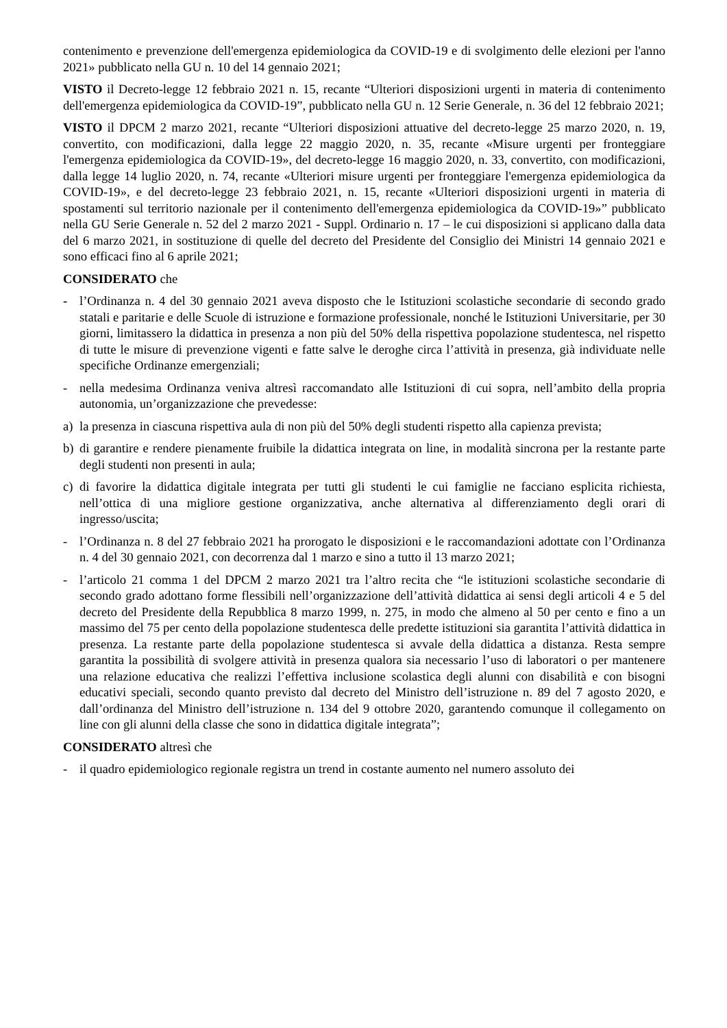contenimento e prevenzione dell'emergenza epidemiologica da COVID-19 e di svolgimento delle elezioni per l'anno 2021» pubblicato nella GU n. 10 del 14 gennaio 2021;
VISTO il Decreto-legge 12 febbraio 2021 n. 15, recante “Ulteriori disposizioni urgenti in materia di contenimento dell'emergenza epidemiologica da COVID-19”, pubblicato nella GU n. 12 Serie Generale, n. 36 del 12 febbraio 2021;
VISTO il DPCM 2 marzo 2021, recante “Ulteriori disposizioni attuative del decreto-legge 25 marzo 2020, n. 19, convertito, con modificazioni, dalla legge 22 maggio 2020, n. 35, recante «Misure urgenti per fronteggiare l'emergenza epidemiologica da COVID-19», del decreto-legge 16 maggio 2020, n. 33, convertito, con modificazioni, dalla legge 14 luglio 2020, n. 74, recante «Ulteriori misure urgenti per fronteggiare l'emergenza epidemiologica da COVID-19», e del decreto-legge 23 febbraio 2021, n. 15, recante «Ulteriori disposizioni urgenti in materia di spostamenti sul territorio nazionale per il contenimento dell'emergenza epidemiologica da COVID-19»” pubblicato nella GU Serie Generale n. 52 del 2 marzo 2021 - Suppl. Ordinario n. 17 – le cui disposizioni si applicano dalla data del 6 marzo 2021, in sostituzione di quelle del decreto del Presidente del Consiglio dei Ministri 14 gennaio 2021 e sono efficaci fino al 6 aprile 2021;
CONSIDERATO che
- l’Ordinanza n. 4 del 30 gennaio 2021 aveva disposto che le Istituzioni scolastiche secondarie di secondo grado statali e paritarie e delle Scuole di istruzione e formazione professionale, nonché le Istituzioni Universitarie, per 30 giorni, limitassero la didattica in presenza a non più del 50% della rispettiva popolazione studentesca, nel rispetto di tutte le misure di prevenzione vigenti e fatte salve le deroghe circa l’attività in presenza, già individuate nelle specifiche Ordinanze emergenziali;
- nella medesima Ordinanza veniva altresì raccomandato alle Istituzioni di cui sopra, nell’ambito della propria autonomia, un’organizzazione che prevedesse:
a) la presenza in ciascuna rispettiva aula di non più del 50% degli studenti rispetto alla capienza prevista;
b) di garantire e rendere pienamente fruibile la didattica integrata on line, in modalità sincrona per la restante parte degli studenti non presenti in aula;
c) di favorire la didattica digitale integrata per tutti gli studenti le cui famiglie ne facciano esplicita richiesta, nell’ottica di una migliore gestione organizzativa, anche alternativa al differenziamento degli orari di ingresso/uscita;
- l’Ordinanza n. 8 del 27 febbraio 2021 ha prorogato le disposizioni e le raccomandazioni adottate con l’Ordinanza n. 4 del 30 gennaio 2021, con decorrenza dal 1 marzo e sino a tutto il 13 marzo 2021;
- l’articolo 21 comma 1 del DPCM 2 marzo 2021 tra l’altro recita che “le istituzioni scolastiche secondarie di secondo grado adottano forme flessibili nell’organizzazione dell’attività didattica ai sensi degli articoli 4 e 5 del decreto del Presidente della Repubblica 8 marzo 1999, n. 275, in modo che almeno al 50 per cento e fino a un massimo del 75 per cento della popolazione studentesca delle predette istituzioni sia garantita l’attività didattica in presenza. La restante parte della popolazione studentesca si avvale della didattica a distanza. Resta sempre garantita la possibilità di svolgere attività in presenza qualora sia necessario l’uso di laboratori o per mantenere una relazione educativa che realizzi l’effettiva inclusione scolastica degli alunni con disabilità e con bisogni educativi speciali, secondo quanto previsto dal decreto del Ministro dell’istruzione n. 89 del 7 agosto 2020, e dall’ordinanza del Ministro dell’istruzione n. 134 del 9 ottobre 2020, garantendo comunque il collegamento on line con gli alunni della classe che sono in didattica digitale integrata”;
CONSIDERATO altresì che
- il quadro epidemiologico regionale registra un trend in costante aumento nel numero assoluto dei